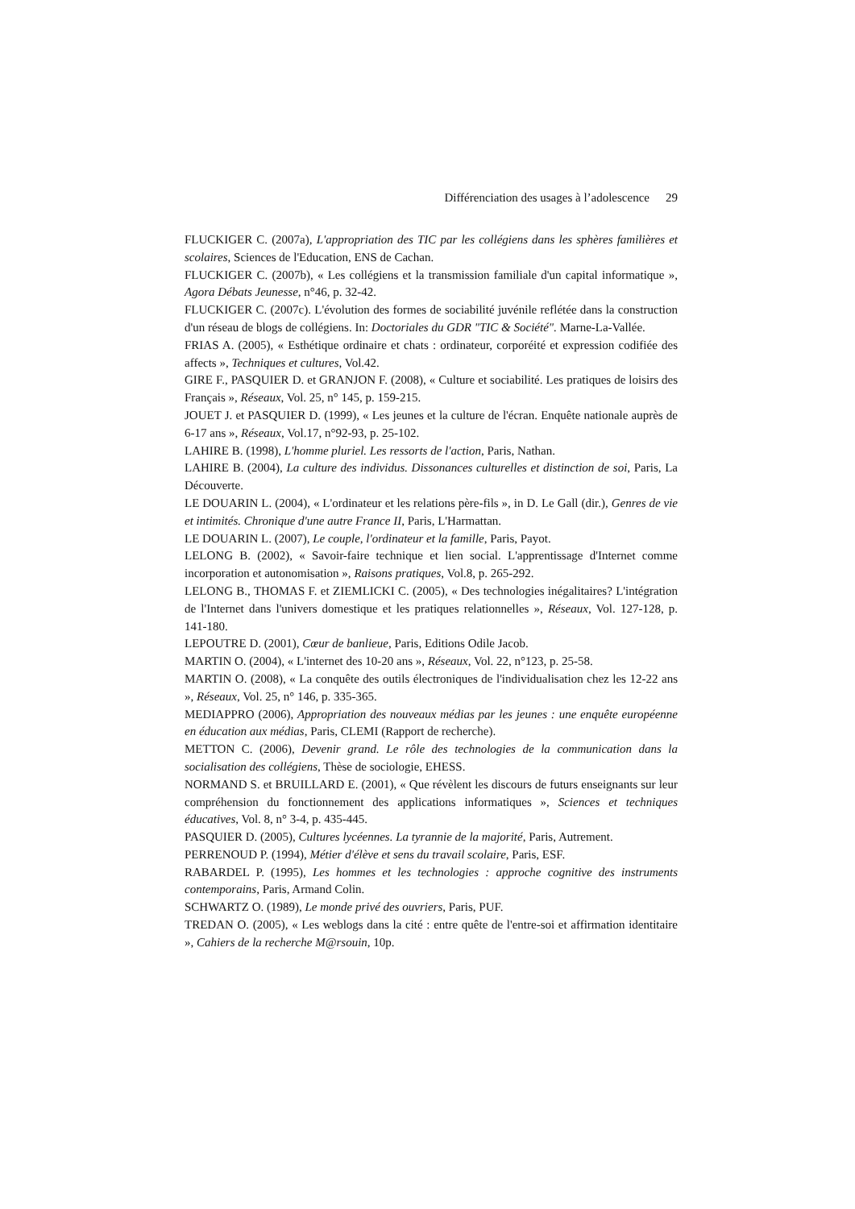Différenciation des usages à l’adolescence 29
FLUCKIGER C. (2007a), L'appropriation des TIC par les collégiens dans les sphères familières et scolaires, Sciences de l'Education, ENS de Cachan.
FLUCKIGER C. (2007b), « Les collégiens et la transmission familiale d'un capital informatique », Agora Débats Jeunesse, n°46, p. 32-42.
FLUCKIGER C. (2007c). L'évolution des formes de sociabilité juvénile reflétée dans la construction d'un réseau de blogs de collégiens. In: Doctoriales du GDR "TIC & Société". Marne-La-Vallée.
FRIAS A. (2005), « Esthétique ordinaire et chats : ordinateur, corporéité et expression codifiée des affects », Techniques et cultures, Vol.42.
GIRE F., PASQUIER D. et GRANJON F. (2008), « Culture et sociabilité. Les pratiques de loisirs des Français », Réseaux, Vol. 25, n° 145, p. 159-215.
JOUET J. et PASQUIER D. (1999), « Les jeunes et la culture de l'écran. Enquête nationale auprès de 6-17 ans », Réseaux, Vol.17, n°92-93, p. 25-102.
LAHIRE B. (1998), L'homme pluriel. Les ressorts de l'action, Paris, Nathan.
LAHIRE B. (2004), La culture des individus. Dissonances culturelles et distinction de soi, Paris, La Découverte.
LE DOUARIN L. (2004), « L'ordinateur et les relations père-fils », in D. Le Gall (dir.), Genres de vie et intimités. Chronique d'une autre France II, Paris, L'Harmattan.
LE DOUARIN L. (2007), Le couple, l'ordinateur et la famille, Paris, Payot.
LELONG B. (2002), « Savoir-faire technique et lien social. L'apprentissage d'Internet comme incorporation et autonomisation », Raisons pratiques, Vol.8, p. 265-292.
LELONG B., THOMAS F. et ZIEMLICKI C. (2005), « Des technologies inégalitaires? L'intégration de l'Internet dans l'univers domestique et les pratiques relationnelles », Réseaux, Vol. 127-128, p. 141-180.
LEPOUTRE D. (2001), Cœur de banlieue, Paris, Editions Odile Jacob.
MARTIN O. (2004), « L'internet des 10-20 ans », Réseaux, Vol. 22, n°123, p. 25-58.
MARTIN O. (2008), « La conquête des outils électroniques de l'individualisation chez les 12-22 ans », Réseaux, Vol. 25, n° 146, p. 335-365.
MEDIAPPRO (2006), Appropriation des nouveaux médias par les jeunes : une enquête européenne en éducation aux médias, Paris, CLEMI (Rapport de recherche).
METTON C. (2006), Devenir grand. Le rôle des technologies de la communication dans la socialisation des collégiens, Thèse de sociologie, EHESS.
NORMAND S. et BRUILLARD E. (2001), « Que révèlent les discours de futurs enseignants sur leur compréhension du fonctionnement des applications informatiques », Sciences et techniques éducatives, Vol. 8, n° 3-4, p. 435-445.
PASQUIER D. (2005), Cultures lycéennes. La tyrannie de la majorité, Paris, Autrement.
PERRENOUD P. (1994), Métier d'élève et sens du travail scolaire, Paris, ESF.
RABARDEL P. (1995), Les hommes et les technologies : approche cognitive des instruments contemporains, Paris, Armand Colin.
SCHWARTZ O. (1989), Le monde privé des ouvriers, Paris, PUF.
TREDAN O. (2005), « Les weblogs dans la cité : entre quête de l'entre-soi et affirmation identitaire », Cahiers de la recherche M@rsouin, 10p.